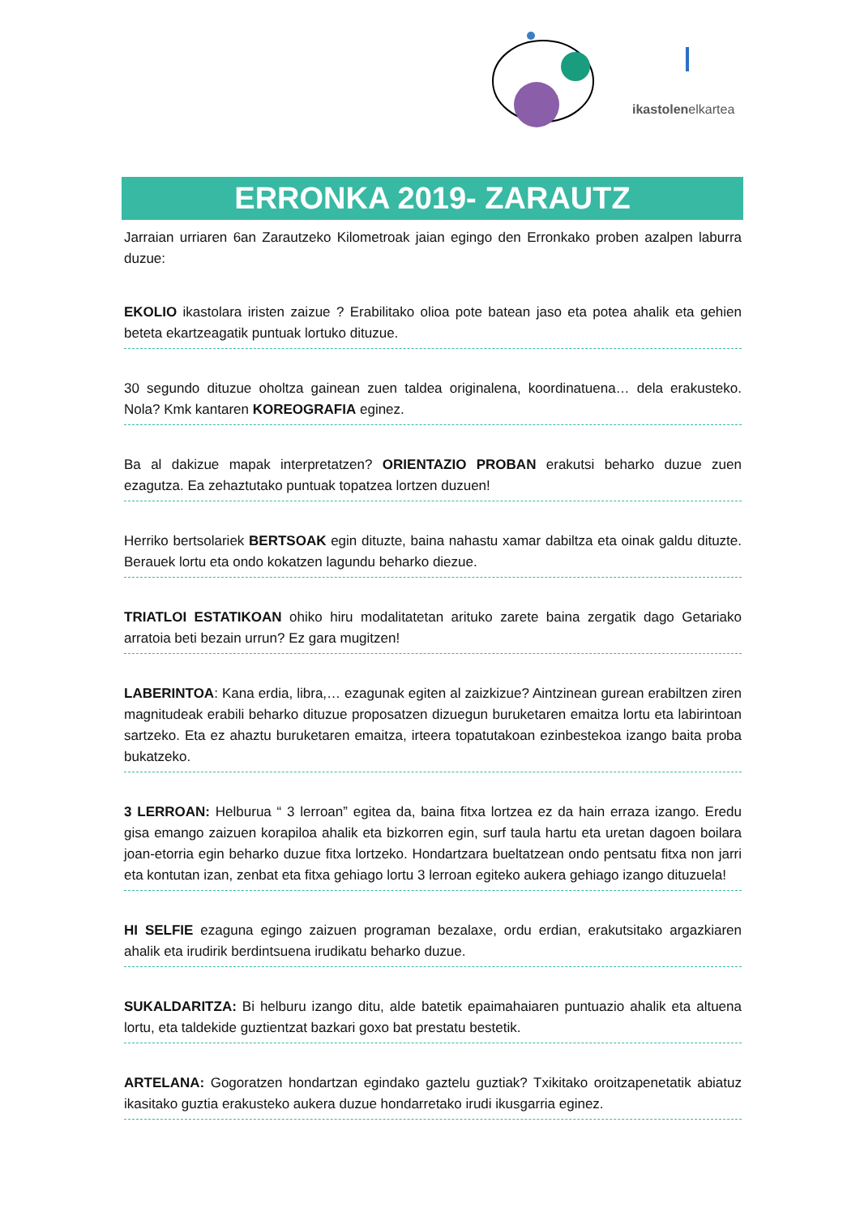ikastolenelkartea
ERRONKA 2019- ZARAUTZ
Jarraian urriaren 6an Zarautzeko Kilometroak jaian egingo den Erronkako proben azalpen laburra duzue:
EKOLIO ikastolara iristen zaizue ? Erabilitako olioa pote batean jaso eta potea ahalik eta gehien beteta ekartzeagatik puntuak lortuko dituzue.
30 segundo dituzue oholtza gainean zuen taldea originalena, koordinatuena… dela erakusteko. Nola? Kmk kantaren KOREOGRAFIA eginez.
Ba al dakizue mapak interpretatzen? ORIENTAZIO PROBAN erakutsi beharko duzue zuen ezagutza. Ea zehaztutako puntuak topatzea lortzen duzuen!
Herriko bertsolariek BERTSOAK egin dituzte, baina nahastu xamar dabiltza eta oinak galdu dituzte. Berauek lortu eta ondo kokatzen lagundu beharko diezue.
TRIATLOI ESTATIKOAN ohiko hiru modalitatetan arituko zarete baina zergatik dago Getariako arratoia beti bezain urrun? Ez gara mugitzen!
LABERINTOA: Kana erdia, libra,… ezagunak egiten al zaizkizue? Aintzinean gurean erabiltzen ziren magnitudeak erabili beharko dituzue proposatzen dizuegun buruketaren emaitza lortu eta labirintoan sartzeko. Eta ez ahaztu buruketaren emaitza, irteera topatutakoan ezinbestekoa izango baita proba bukatzeko.
3 LERROAN: Helburua “ 3 lerroan” egitea da, baina fitxa lortzea ez da hain erraza izango. Eredu gisa emango zaizuen korapiloa ahalik eta bizkorren egin, surf taula hartu eta uretan dagoen boilara joan-etorria egin beharko duzue fitxa lortzeko. Hondartzara bueltatzean ondo pentsatu fitxa non jarri eta kontutan izan, zenbat eta fitxa gehiago lortu 3 lerroan egiteko aukera gehiago izango dituzuela!
HI SELFIE ezaguna egingo zaizuen programan bezalaxe, ordu erdian, erakutsitako argazkiaren ahalik eta irudirik berdintsuena irudikatu beharko duzue.
SUKALDARITZA: Bi helburu izango ditu, alde batetik epaimahaiaren puntuazio ahalik eta altuena lortu, eta taldekide guztientzat bazkari goxo bat prestatu bestetik.
ARTELANA: Gogoratzen hondartzan egindako gaztelu guztiak? Txikitako oroitzapenetatik abiatuz ikasitako guztia erakusteko aukera duzue hondarretako irudi ikusgarria eginez.